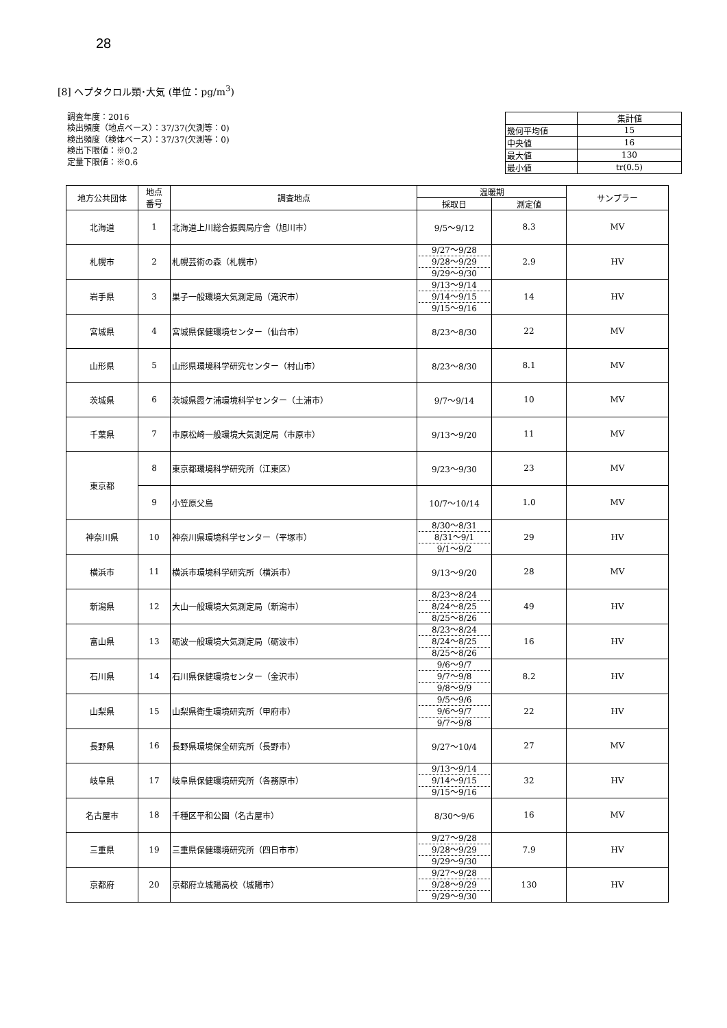28
[8] ヘプタクロル類･大気 (単位：pg/m<sup>3</sup>)
調査年度：2016
検出頻度（地点ベース）：37/37(欠測等：0)
検出頻度（検体ベース）：37/37(欠測等：0)
検出下限値：※0.2
定量下限値：※0.6
| | 集計値 |
| 幾何平均値 | 15 |
| 中央値 | 16 |
| 最大値 | 130 |
| 最小値 | tr(0.5) |
| 地方公共団体 | 地点 番号 | 調査地点 | 温暖期 | | サンプラー |
| --- | --- | --- | --- | --- | --- |
| | | | 採取日 | 測定値 | |
| 北海道 | 1 | 北海道上川総合振興局庁舎（旭川市） | 9/5～9/12 | 8.3 | MV |
| 札幌市 | 2 | 札幌芸術の森（札幌市） | 9/27～9/28 9/28～9/29 9/29～9/30 | 2.9 | HV |
| 岩手県 | 3 | 巣子一般環境大気測定局（滝沢市） | 9/13～9/14 9/14～9/15 9/15～9/16 | 14 | HV |
| 宮城県 | 4 | 宮城県保健環境センター（仙台市） | 8/23～8/30 | 22 | MV |
| 山形県 | 5 | 山形県環境科学研究センター（村山市） | 8/23～8/30 | 8.1 | MV |
| 茨城県 | 6 | 茨城県霞ケ浦環境科学センター（土浦市） | 9/7～9/14 | 10 | MV |
| 千葉県 | 7 | 市原松崎一般環境大気測定局（市原市） | 9/13～9/20 | 11 | MV |
| 東京都 | 8 | 東京都環境科学研究所（江東区） | 9/23～9/30 | 23 | MV |
| | 9 | 小笠原父島 | 10/7～10/14 | 1.0 | MV |
| 神奈川県 | 10 | 神奈川県環境科学センター（平塚市） | 8/30～8/31 8/31～9/1 9/1～9/2 | 29 | HV |
| 横浜市 | 11 | 横浜市環境科学研究所（横浜市） | 9/13～9/20 | 28 | MV |
| 新潟県 | 12 | 大山一般環境大気測定局（新潟市） | 8/23～8/24 8/24～8/25 8/25～8/26 | 49 | HV |
| 富山県 | 13 | 砺波一般環境大気測定局（砺波市） | 8/23～8/24 8/24～8/25 8/25～8/26 | 16 | HV |
| 石川県 | 14 | 石川県保健環境センター（金沢市） | 9/6～9/7 9/7～9/8 9/8～9/9 | 8.2 | HV |
| 山梨県 | 15 | 山梨県衛生環境研究所（甲府市） | 9/5～9/6 9/6～9/7 9/7～9/8 | 22 | HV |
| 長野県 | 16 | 長野県環境保全研究所（長野市） | 9/27～10/4 | 27 | MV |
| 岐阜県 | 17 | 岐阜県保健環境研究所（各務原市） | 9/13～9/14 9/14～9/15 9/15～9/16 | 32 | HV |
| 名古屋市 | 18 | 千種区平和公園（名古屋市） | 8/30～9/6 | 16 | MV |
| 三重県 | 19 | 三重県保健環境研究所（四日市市） | 9/27～9/28 9/28～9/29 9/29～9/30 | 7.9 | HV |
| 京都府 | 20 | 京都府立城陽高校（城陽市） | 9/27～9/28 9/28～9/29 9/29～9/30 | 130 | HV |